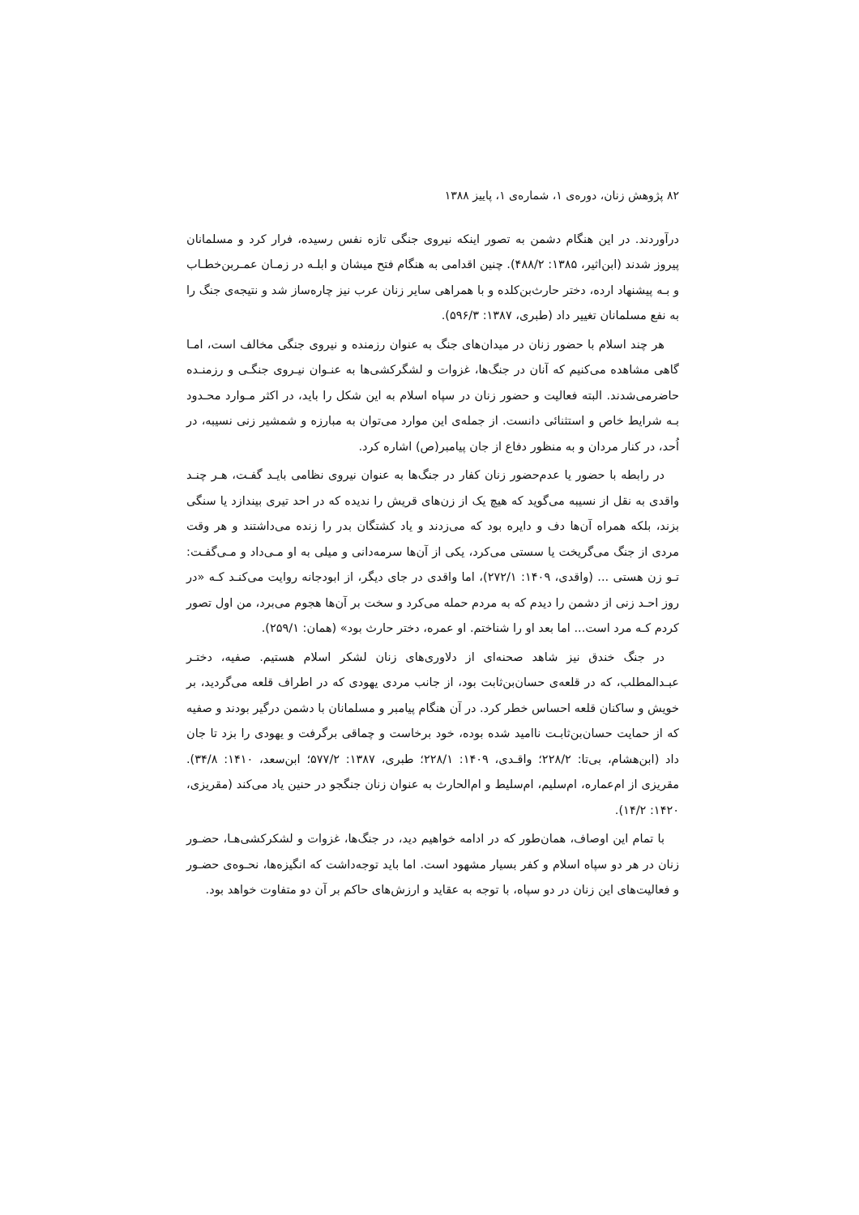۸۲ پژوهش زنان، دوره‌ی ۱، شماره‌ی ۱، پاییز ۱۳۸۸
درآوردند. در این هنگام دشمن به تصور اینکه نیروی جنگی تازه نفس رسیده، فرار کرد و مسلمانان پیروز شدند (ابن‌اثیر، ۱۳۸۵: ۴۸۸/۲). چنین اقدامی به هنگام فتح میشان و ابلـه در زمـان عمـربن‌خطـاب و بـه پیشنهاد ارده، دختر حارث‌بن‌کلده و با همراهی سایر زنان عرب نیز چاره‌ساز شد و نتیجه‌ی جنگ را به نفع مسلمانان تغییر داد (طبری، ۱۳۸۷: ۵۹۶/۳).
هر چند اسلام با حضور زنان در میدان‌های جنگ به عنوان رزمنده و نیروی جنگی مخالف است، امـا گاهی مشاهده می‌کنیم که آنان در جنگ‌ها، غزوات و لشگرکشی‌ها به عنـوان نیـروی جنگـی و رزمنـده حاضرمی‌شدند. البته فعالیت و حضور زنان در سپاه اسلام به این شکل را باید، در اکثر مـوارد محـدود بـه شرایط خاص و استثنائی دانست. از جمله‌ی این موارد می‌توان به مبارزه و شمشیر زنی نسیبه، در اُحد، در کنار مردان و به منظور دفاع از جان پیامبر(ص) اشاره کرد.
در رابطه با حضور یا عدم‌حضور زنان کفار در جنگ‌ها به عنوان نیروی نظامی بایـد گفـت، هـر چنـد واقدی به نقل از نسیبه می‌گوید که هیچ یک از زن‌های قریش را ندیده که در احد تیری بیندازد یا سنگی بزند، بلکه همراه آن‌ها دف و دایره بود که می‌زدند و یاد کشتگان بدر را زنده می‌داشتند و هر وقت مردی از جنگ می‌گریخت یا سستی می‌کرد، یکی از آن‌ها سرمه‌دانی و میلی به او مـی‌داد و مـی‌گفـت: تـو زن هستی ... (واقدی، ۱۴۰۹: ۲۷۲/۱)، اما واقدی در جای دیگر، از ابودجانه روایت می‌کنـد کـه «در روز احـد زنی از دشمن را دیدم که به مردم حمله می‌کرد و سخت بر آن‌ها هجوم می‌برد، من اول تصور کردم کـه مرد است... اما بعد او را شناختم. او عمره، دختر حارث بود» (همان: ۲۵۹/۱).
در جنگ خندق نیز شاهد صحنه‌ای از دلاوری‌های زنان لشکر اسلام هستیم. صفیه، دختـر عبـدالمطلب، که در قلعه‌ی حسان‌بن‌ثابت بود، از جانب مردی یهودی که در اطراف قلعه می‌گردید، بر خویش و ساکنان قلعه احساس خطر کرد. در آن هنگام پیامبر و مسلمانان با دشمن درگیر بودند و صفیه که از حمایت حسان‌بن‌ثابـت ناامید شده بوده، خود برخاست و چماقی برگرفت و یهودی را بزد تا جان داد (ابن‌هشام، بی‌تا: ۲۲۸/۲؛ واقـدی، ۱۴۰۹: ۲۲۸/۱؛ طبری، ۱۳۸۷: ۵۷۷/۲؛ ابن‌سعد، ۱۴۱۰: ۳۴/۸). مقریزی از ام‌عماره، ام‌سلیم، ام‌سلیط و ام‌الحارث به عنوان زنان جنگجو در حنین یاد می‌کند (مقریزی، ۱۴۲۰: ۱۴/۲).
با تمام این اوصاف، همان‌طور که در ادامه خواهیم دید، در جنگ‌ها، غزوات و لشکرکشی‌هـا، حضـور زنان در هر دو سپاه اسلام و کفر بسیار مشهود است. اما باید توجه‌داشت که انگیزه‌ها، نحـوه‌ی حضـور و فعالیت‌های این زنان در دو سپاه، با توجه به عقاید و ارزش‌های حاکم بر آن دو متفاوت خواهد بود.